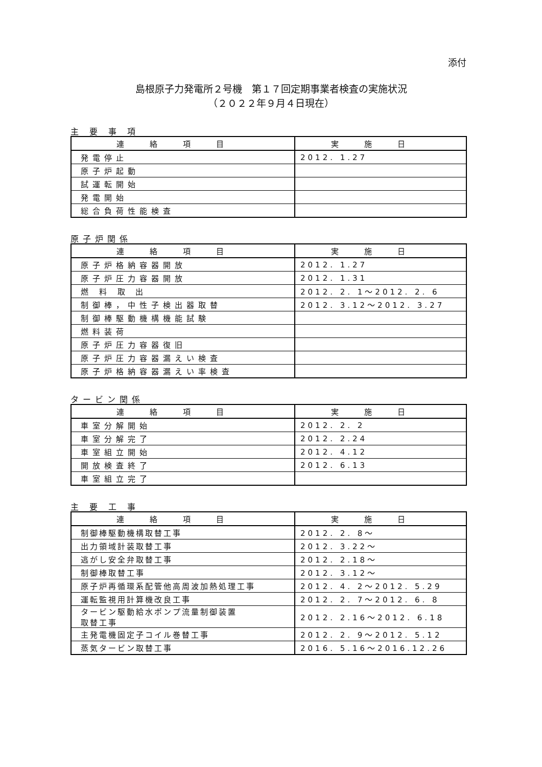添付
島根原子力発電所２号機　第１７回定期事業者検査の実施状況
（２０２２年９月４日現在）
主 要 事 項
| 連絡項目 | 実施日 |
| --- | --- |
| 発電停止 | 2012. 1.27 |
| 原子炉起動 | |
| 試運転開始 | |
| 発電開始 | |
| 総合負荷性能検査 | |
原子炉関係
| 連絡項目 | 実施日 |
| --- | --- |
| 原子炉格納容器開放 | 2012. 1.27 |
| 原子炉圧力容器開放 | 2012. 1.31 |
| 燃 料 取 出 | 2012. 2. 1～2012. 2. 6 |
| 制御棒，中性子検出器取替 | 2012. 3.12～2012. 3.27 |
| 制御棒駆動機構機能試験 | |
| 燃料装荷 | |
| 原子炉圧力容器復旧 | |
| 原子炉圧力容器漏えい検査 | |
| 原子炉格納容器漏えい率検査 | |
タービン関係
| 連絡項目 | 実施日 |
| --- | --- |
| 車室分解開始 | 2012. 2. 2 |
| 車室分解完了 | 2012. 2.24 |
| 車室組立開始 | 2012. 4.12 |
| 開放検査終了 | 2012. 6.13 |
| 車室組立完了 | |
主 要 工 事
| 連絡項目 | 実施日 |
| --- | --- |
| 制御棒駆動機構取替工事 | 2012. 2. 8～ |
| 出力領域計装取替工事 | 2012. 3.22～ |
| 逃がし安全弁取替工事 | 2012. 2.18～ |
| 制御棒取替工事 | 2012. 3.12～ |
| 原子炉再循環系配管他高周波加熱処理工事 | 2012. 4. 2～2012. 5.29 |
| 運転監視用計算機改良工事 | 2012. 2. 7～2012. 6. 8 |
| タービン駆動給水ポンプ流量制御装置 取替工事 | 2012. 2.16～2012. 6.18 |
| 主発電機固定子コイル巻替工事 | 2012. 2. 9～2012. 5.12 |
| 蒸気タービン取替工事 | 2016. 5.16～2016.12.26 |